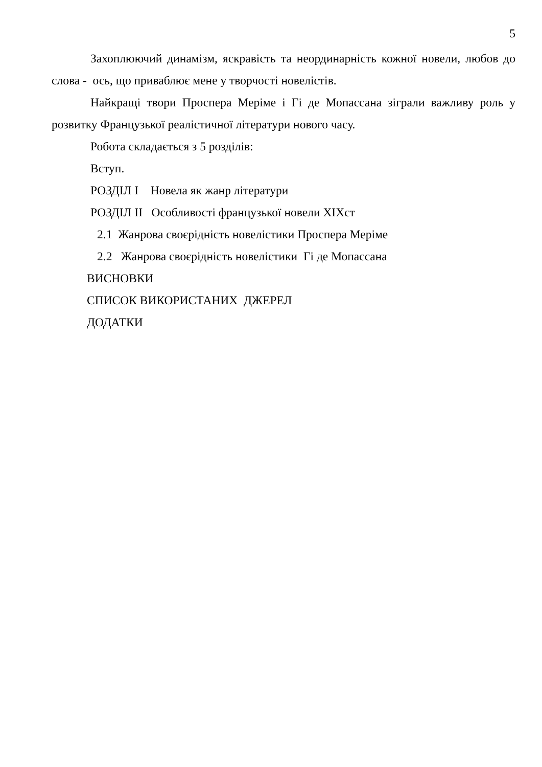5
Захоплюючий динамізм, яскравість та неординарність кожної новели, любов до слова - ось, що приваблює мене у творчості новелістів.
Найкращі твори Проспера Меріме і Гі де Мопассана зіграли важливу роль у розвитку Французької реалістичної літератури нового часу.
Робота складається з 5 розділів:
Вступ.
РОЗДІЛ І Новела як жанр літератури
РОЗДІЛ ІІ Особливості французької новели ХІХст
2.1 Жанрова своєрідність новелістики Проспера Меріме
2.2 Жанрова своєрідність новелістики Гі де Мопассана
ВИСНОВКИ
СПИСОК ВИКОРИСТАНИХ ДЖЕРЕЛ
ДОДАТКИ